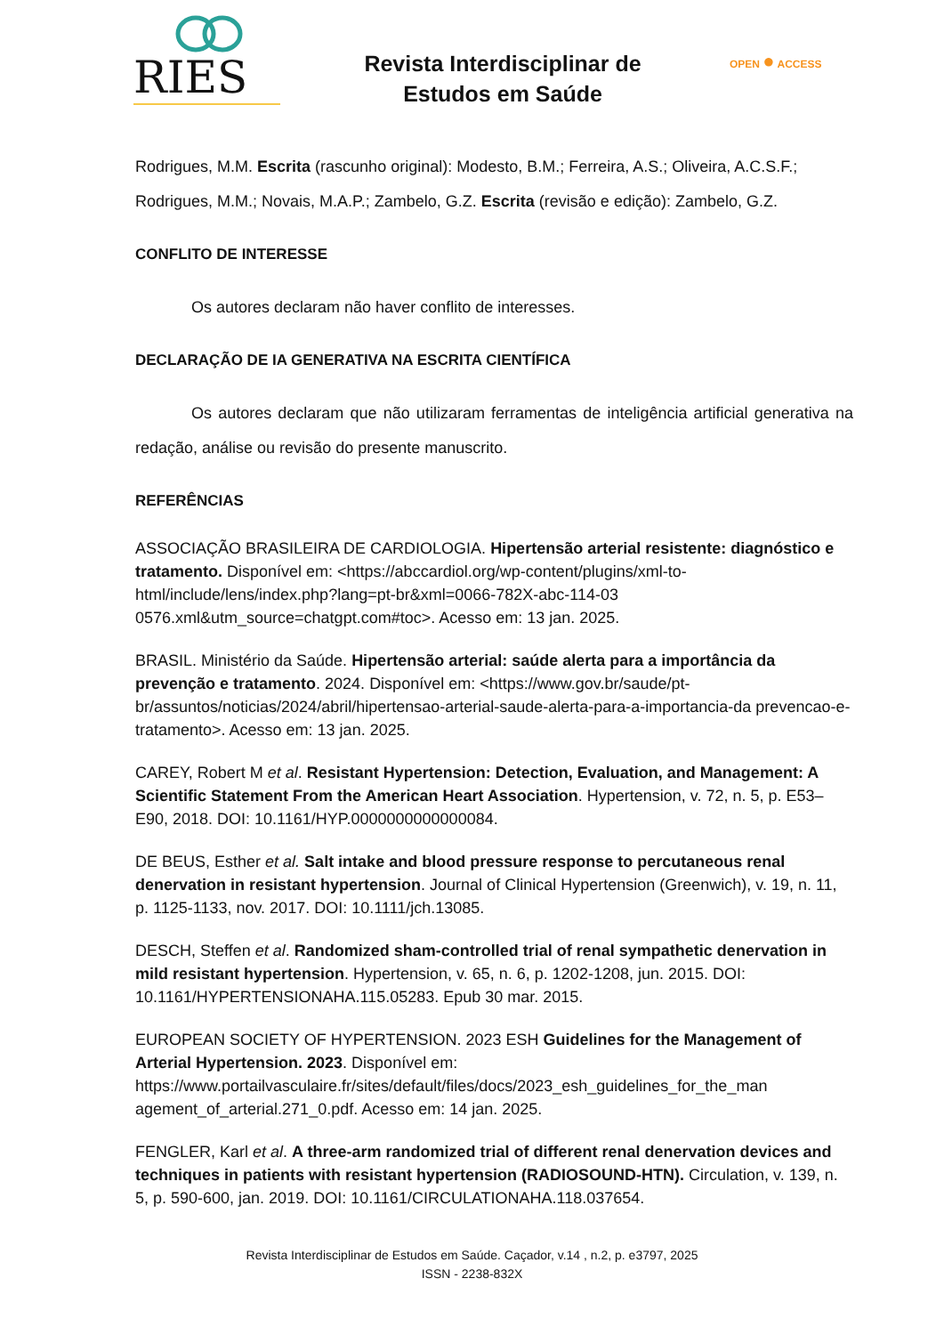RIES
Revista Interdisciplinar de
Estudos em Saúde
OPEN ● ACCESS
Rodrigues, M.M. Escrita (rascunho original): Modesto, B.M.; Ferreira, A.S.; Oliveira, A.C.S.F.; Rodrigues, M.M.; Novais, M.A.P.; Zambelo, G.Z. Escrita (revisão e edição): Zambelo, G.Z.
CONFLITO DE INTERESSE
Os autores declaram não haver conflito de interesses.
DECLARAÇÃO DE IA GENERATIVA NA ESCRITA CIENTÍFICA
Os autores declaram que não utilizaram ferramentas de inteligência artificial generativa na redação, análise ou revisão do presente manuscrito.
REFERÊNCIAS
ASSOCIAÇÃO BRASILEIRA DE CARDIOLOGIA. Hipertensão arterial resistente: diagnóstico e tratamento. Disponível em: <https://abccardiol.org/wp-content/plugins/xml-to-html/include/lens/index.php?lang=pt-br&xml=0066-782X-abc-114-03 0576.xml&utm_source=chatgpt.com#toc>. Acesso em: 13 jan. 2025.
BRASIL. Ministério da Saúde. Hipertensão arterial: saúde alerta para a importância da prevenção e tratamento. 2024. Disponível em: <https://www.gov.br/saude/pt-br/assuntos/noticias/2024/abril/hipertensao-arterial-saude-alerta-para-a-importancia-da prevencao-e-tratamento>. Acesso em: 13 jan. 2025.
CAREY, Robert M et al. Resistant Hypertension: Detection, Evaluation, and Management: A Scientific Statement From the American Heart Association. Hypertension, v. 72, n. 5, p. E53–E90, 2018. DOI: 10.1161/HYP.0000000000000084.
DE BEUS, Esther et al. Salt intake and blood pressure response to percutaneous renal denervation in resistant hypertension. Journal of Clinical Hypertension (Greenwich), v. 19, n. 11, p. 1125-1133, nov. 2017. DOI: 10.1111/jch.13085.
DESCH, Steffen et al. Randomized sham-controlled trial of renal sympathetic denervation in mild resistant hypertension. Hypertension, v. 65, n. 6, p. 1202-1208, jun. 2015. DOI: 10.1161/HYPERTENSIONAHA.115.05283. Epub 30 mar. 2015.
EUROPEAN SOCIETY OF HYPERTENSION. 2023 ESH Guidelines for the Management of Arterial Hypertension. 2023. Disponível em: https://www.portailvasculaire.fr/sites/default/files/docs/2023_esh_guidelines_for_the_man agement_of_arterial.271_0.pdf. Acesso em: 14 jan. 2025.
FENGLER, Karl et al. A three-arm randomized trial of different renal denervation devices and techniques in patients with resistant hypertension (RADIOSOUND-HTN). Circulation, v. 139, n. 5, p. 590-600, jan. 2019. DOI: 10.1161/CIRCULATIONAHA.118.037654.
Revista Interdisciplinar de Estudos em Saúde. Caçador, v.14 , n.2, p. e3797, 2025
ISSN - 2238-832X